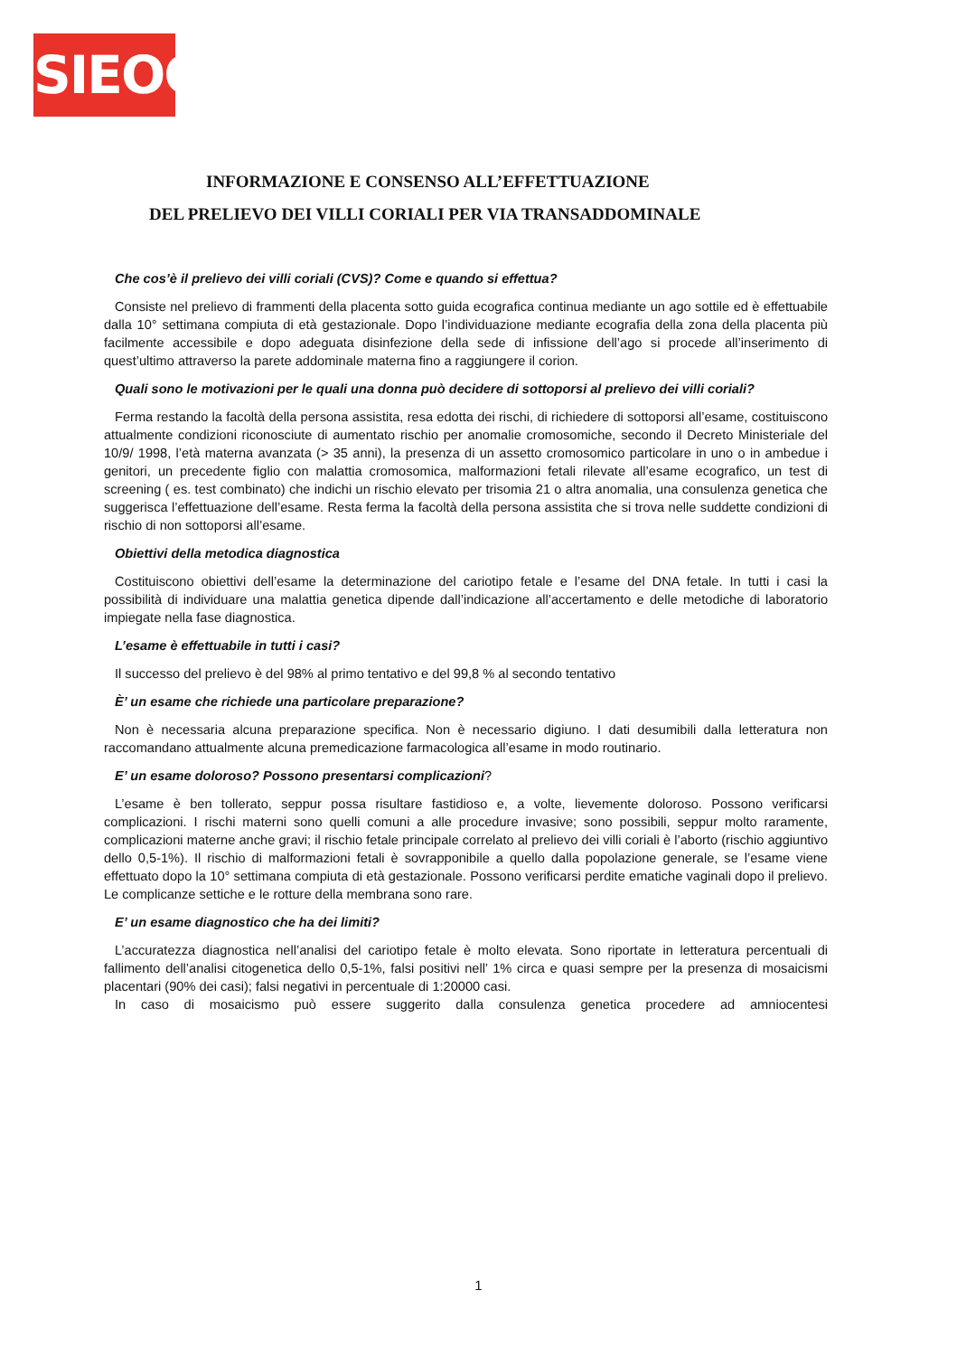SIEOG
INFORMAZIONE E CONSENSO ALL’EFFETTUAZIONE
DEL PRELIEVO DEI VILLI CORIALI PER VIA TRANSADDOMINALE
Che cos’è il prelievo dei villi coriali (CVS)? Come e quando si effettua?
Consiste nel prelievo di frammenti della placenta sotto guida ecografica continua mediante un ago sottile ed è effettuabile dalla 10° settimana compiuta di età gestazionale. Dopo l’individuazione mediante ecografia della zona della placenta più facilmente accessibile e dopo adeguata disinfezione della sede di infissione dell’ago si procede all’inserimento di quest’ultimo attraverso la parete addominale materna fino a raggiungere il corion.
Quali sono le motivazioni per le quali una donna può decidere di sottoporsi al prelievo dei villi coriali?
Ferma restando la facoltà della persona assistita, resa edotta dei rischi, di richiedere di sottoporsi all’esame, costituiscono attualmente condizioni riconosciute di aumentato rischio per anomalie cromosomiche, secondo il Decreto Ministeriale del 10/9/ 1998, l’età materna avanzata (> 35 anni), la presenza di un assetto cromosomico particolare in uno o in ambedue i genitori, un precedente figlio con malattia cromosomica, malformazioni fetali rilevate all’esame ecografico, un test di screening ( es. test combinato) che indichi un rischio elevato per trisomia 21 o altra anomalia, una consulenza genetica che suggerisca l’effettuazione dell’esame. Resta ferma la facoltà della persona assistita che si trova nelle suddette condizioni di rischio di non sottoporsi all’esame.
Obiettivi della metodica diagnostica
Costituiscono obiettivi dell’esame la determinazione del cariotipo fetale e l’esame del DNA fetale. In tutti i casi la possibilità di individuare una malattia genetica dipende dall’indicazione all’accertamento e delle metodiche di laboratorio impiegate nella fase diagnostica.
L’esame è effettuabile in tutti i casi?
Il successo del prelievo è del 98% al primo tentativo e del 99,8 % al secondo tentativo
È’ un esame che richiede una particolare preparazione?
Non è necessaria alcuna preparazione specifica. Non è necessario digiuno. I dati desumibili dalla letteratura non raccomandano attualmente alcuna premedicazione farmacologica all’esame in modo routinario.
E’ un esame doloroso? Possono presentarsi complicazioni?
L’esame è ben tollerato, seppur possa risultare fastidioso e, a volte, lievemente doloroso. Possono verificarsi complicazioni. I rischi materni sono quelli comuni a alle procedure invasive; sono possibili, seppur molto raramente, complicazioni materne anche gravi; il rischio fetale principale correlato al prelievo dei villi coriali è l’aborto (rischio aggiuntivo dello 0,5-1%). Il rischio di malformazioni fetali è sovrapponibile a quello dalla popolazione generale, se l’esame viene effettuato dopo la 10° settimana compiuta di età gestazionale. Possono verificarsi perdite ematiche vaginali dopo il prelievo. Le complicanze settiche e le rotture della membrana sono rare.
E’ un esame diagnostico che ha dei limiti?
L’accuratezza diagnostica nell’analisi del cariotipo fetale è molto elevata. Sono riportate in letteratura percentuali di fallimento dell’analisi citogenetica dello 0,5-1%, falsi positivi nell’ 1% circa e quasi sempre per la presenza di mosaicismi placentari (90% dei casi); falsi negativi in percentuale di 1:20000 casi.
In caso di mosaicismo può essere suggerito dalla consulenza genetica procedere ad amniocentesi
1